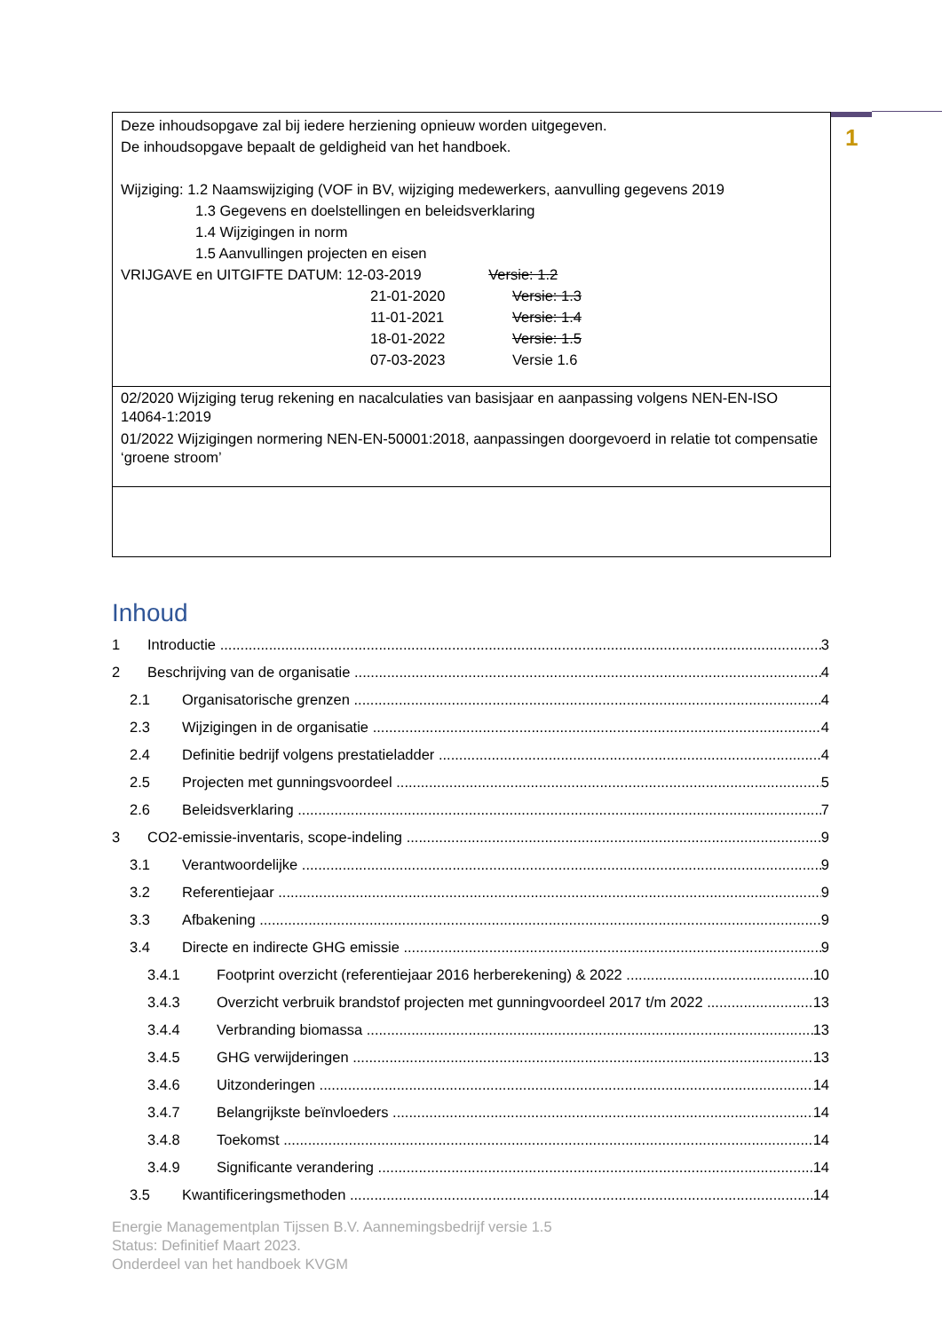1
Deze inhoudsopgave zal bij iedere herziening opnieuw worden uitgegeven.
De inhoudsopgave bepaalt de geldigheid van het handboek.
Wijziging: 1.2 Naamswijziging (VOF in BV, wijziging medewerkers, aanvulling gegevens 2019
1.3 Gegevens en doelstellingen en beleidsverklaring
1.4 Wijzigingen in norm
1.5 Aanvullingen projecten en eisen
VRIJGAVE en UITGIFTE DATUM: 12-03-2019 Versie: 1.2
21-01-2020 Versie: 1.3
11-01-2021 Versie: 1.4
18-01-2022 Versie: 1.5
07-03-2023 Versie 1.6
02/2020 Wijziging terug rekening en nacalculaties van basisjaar en aanpassing volgens NEN-EN-ISO 14064-1:2019
01/2022 Wijzigingen normering NEN-EN-50001:2018, aanpassingen doorgevoerd in relatie tot compensatie ‘groene stroom’
Inhoud
1 Introductie 3
2 Beschrijving van de organisatie 4
2.1 Organisatorische grenzen 4
2.3 Wijzigingen in de organisatie 4
2.4 Definitie bedrijf volgens prestatieladder 4
2.5 Projecten met gunningsvoordeel 5
2.6 Beleidsverklaring 7
3 CO2-emissie-inventaris, scope-indeling 9
3.1 Verantwoordelijke 9
3.2 Referentiejaar 9
3.3 Afbakening 9
3.4 Directe en indirecte GHG emissie 9
3.4.1 Footprint overzicht (referentiejaar 2016 herberekening) & 2022 10
3.4.3 Overzicht verbruik brandstof projecten met gunningvoordeel 2017 t/m 2022 13
3.4.4 Verbranding biomassa 13
3.4.5 GHG verwijderingen 13
3.4.6 Uitzonderingen 14
3.4.7 Belangrijkste beïnvloeders 14
3.4.8 Toekomst 14
3.4.9 Significante verandering 14
3.5 Kwantificeringsmethoden 14
Energie Managementplan Tijssen B.V. Aannemingsbedrijf versie 1.5
Status: Definitief Maart 2023.
Onderdeel van het handboek KVGM